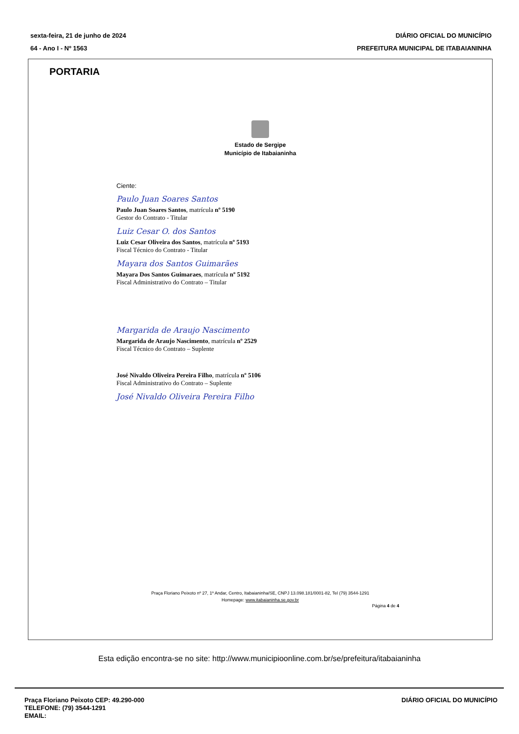sexta-feira, 21 de junho de 2024
64 - Ano I - Nº 1563
DIÁRIO OFICIAL DO MUNICÍPIO
PREFEITURA MUNICIPAL DE ITABAIANINHA
PORTARIA
Estado de Sergipe
Município de Itabaianinha
Ciente:
Paulo Juan Soares Santos
Paulo Juan Soares Santos, matrícula nº 5190
Gestor do Contrato - Titular
Luiz Cesar O. dos Santos
Luiz Cesar Oliveira dos Santos, matrícula nº 5193
Fiscal Técnico do Contrato - Titular
Mayara dos Santos Guimarães
Mayara Dos Santos Guimaraes, matrícula nº 5192
Fiscal Administrativo do Contrato – Titular
Margarida de Araujo Nascimento
Margarida de Araujo Nascimento, matrícula nº 2529
Fiscal Técnico do Contrato – Suplente
José Nivaldo Oliveira Pereira Filho, matrícula nº 5106
Fiscal Administrativo do Contrato – Suplente
José Nivaldo Oliveira Pereira Filho
Praça Floriano Peixoto nº 27, 1º Andar, Centro, Itabaianinha/SE, CNPJ 13.098.181/0001-82, Tel (79) 3544-1291
Homepage: www.itabaianinha.se.gov.br
Página 4 de 4
Esta edição encontra-se no site: http://www.municipioonline.com.br/se/prefeitura/itabaianinha
Praça Floriano Peixoto CEP: 49.290-000
TELEFONE: (79) 3544-1291
EMAIL:
DIÁRIO OFICIAL DO MUNICÍPIO